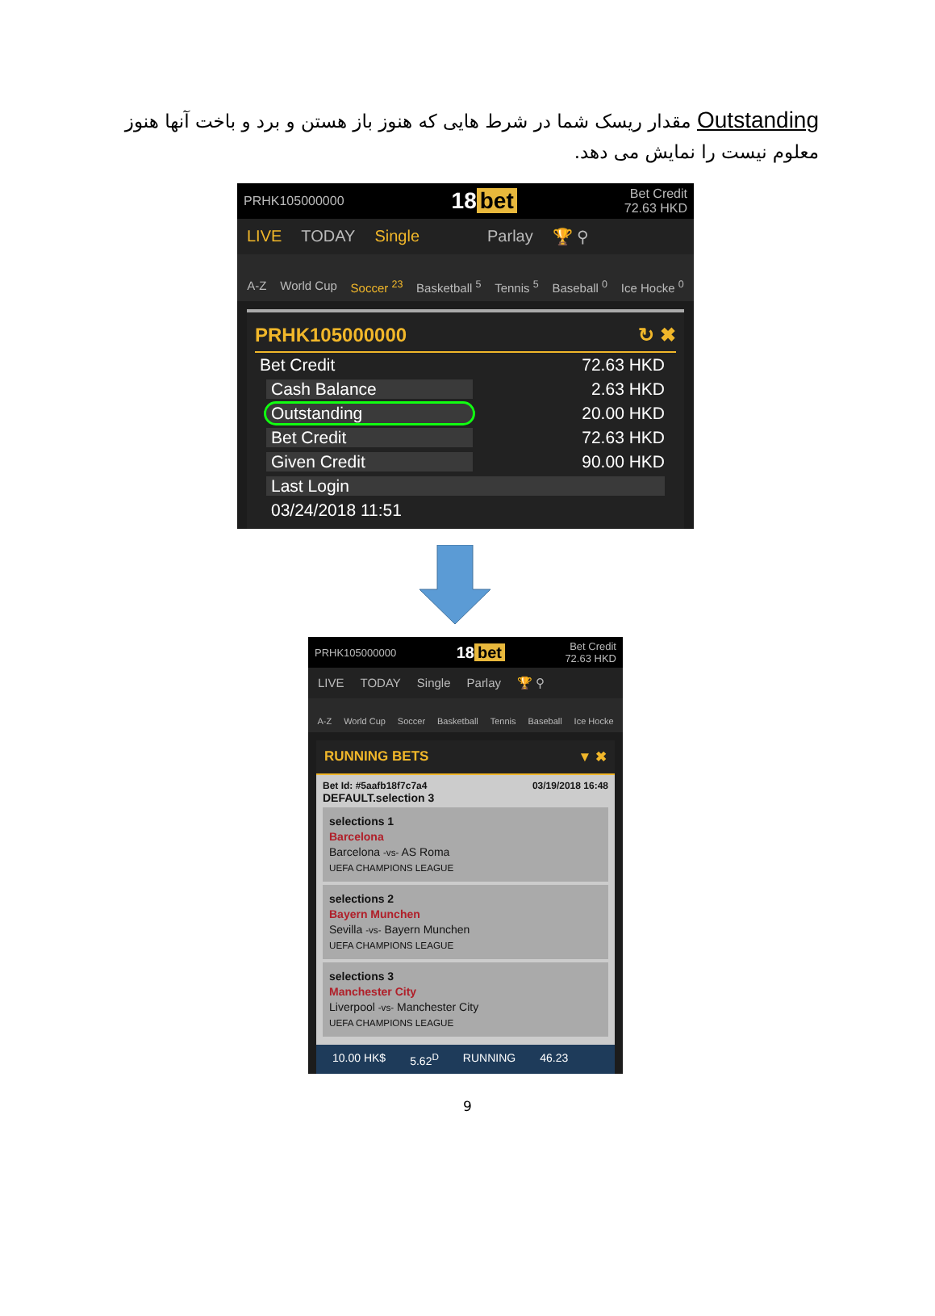Outstanding مقدار ریسک شما در شرط هایی که هنوز باز هستن و برد و باخت آنها هنوز معلوم نیست را نمایش می دهد.
PRHK105000000 18 bet Bet Credit
72.63 HKD
LIVE TODAY Single Parlay 🏆 ⚲
A-Z World Cup Soccer <sup>23</sup> Basketball <sup>5</sup> Tennis <sup>5</sup> Baseball <sup>0</sup> Ice Hocke <sup>0</sup>
PRHK105000000 ↻ ✖
Bet Credit 72.63 HKD
Cash Balance 2.63 HKD
Outstanding 20.00 HKD
Bet Credit 72.63 HKD
Given Credit 90.00 HKD
Last Login
03/24/2018 11:51
PRHK105000000 18 bet Bet Credit
72.63 HKD
LIVE TODAY Single Parlay 🏆 ⚲
A-Z World Cup Soccer Basketball Tennis Baseball Ice Hocke
RUNNING BETS ▼ ✖
Bet Id: #5aafb18f7c7a4 03/19/2018 16:48
DEFAULT.selection 3
selections 1
Barcelona
Barcelona -vs- AS Roma
UEFA CHAMPIONS LEAGUE
selections 2
Bayern Munchen
Sevilla -vs- Bayern Munchen
UEFA CHAMPIONS LEAGUE
selections 3
Manchester City
Liverpool -vs- Manchester City
UEFA CHAMPIONS LEAGUE
10.00 HK$ 5.62<sup>D</sup> RUNNING 46.23
9